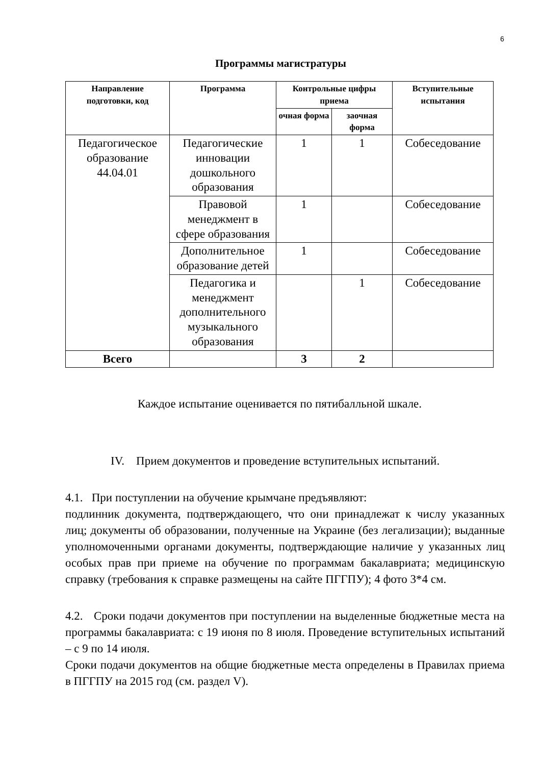6
Программы магистратуры
| Направление подготовки, код | Программа | Контрольные цифры приема | | Вступительные испытания |
| --- | --- | --- | --- | --- |
| | | очная форма | заочная форма | |
| Педагогическое образование 44.04.01 | Педагогические инновации дошкольного образования | 1 | 1 | Собеседование |
| | Правовой менеджмент в сфере образования | 1 | | Собеседование |
| | Дополнительное образование детей | 1 | | Собеседование |
| | Педагогика и менеджмент дополнительного музыкального образования | | 1 | Собеседование |
| Всего | | 3 | 2 | |
Каждое испытание оценивается по пятибалльной шкале.
IV. Прием документов и проведение вступительных испытаний.
4.1. При поступлении на обучение крымчане предъявляют:
подлинник документа, подтверждающего, что они принадлежат к числу указанных лиц; документы об образовании, полученные на Украине (без легализации); выданные уполномоченными органами документы, подтверждающие наличие у указанных лиц особых прав при приеме на обучение по программам бакалавриата; медицинскую справку (требования к справке размещены на сайте ПГГПУ); 4 фото 3*4 см.
4.2. Сроки подачи документов при поступлении на выделенные бюджетные места на программы бакалавриата: с 19 июня по 8 июля. Проведение вступительных испытаний – с 9 по 14 июля.
Сроки подачи документов на общие бюджетные места определены в Правилах приема в ПГГПУ на 2015 год (см. раздел V).